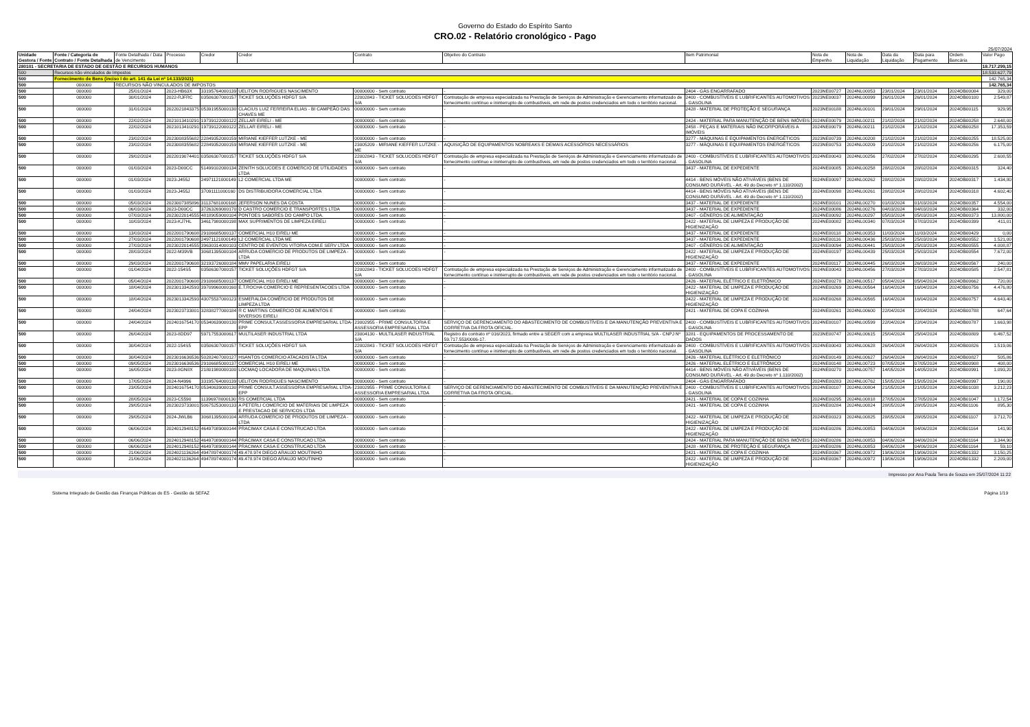Governo do Estado do Espírito Santo
CRO.02 - Relatório cronológico - Pago
25/07/2024
| Unidade Gestora / Fonte | Fonte / Categoria de Contrato / Fonte Detalhada | Fonte Detalhada / Data de Vencimento | Processo | Credor | Credor | Contrato | Objetivo do Contrato | Item Patrimonial | Nota de Empenho | Nota de Liquidação | Data da Liquidação | Data para Pagamento | Ordem Bancária | Valor Pago |
| --- | --- | --- | --- | --- | --- | --- | --- | --- | --- | --- | --- | --- | --- | --- |
| 280101 - SECRETARIA DE ESTADO DE GESTÃO E RECURSOS HUMANOS | | | | | | | | | | | | | | 18.717.299,15 |
| 500 | Recursos não vinculados de Impostos | | | | | | | | | | | | | 18.533.627,79 |
| 500 | Fornecimento de Bens (inciso I do art. 141 da Lei nº 14.133/2021) | | | | | | | | | | | | | 142.765,34 |
| 500 | 000000 | RECURSOS NÃO VINCULADOS DE IMPOSTOS | | | | | | | | | | | | 142.765,34 |
| 500 | 000000 | 25/01/2024 | 2023-HB63X | 33195764000139 | UELITON RODRIGUES NASCIMENTO | 00000000 - Sem contrato | - | 2404 - GÁS ENGARRAFADO | 2023NE00727 | 2024NL00053 | 23/01/2024 | 23/01/2024 | 2024OB00084 | 329,00 |
| 500 | 000000 | 30/01/2024 | 2022-RJFRC | 03506307000157 | TICKET SOLUÇÕES HDFGT S/A | 22002843 - TICKET SOLUCOES HDFGT S/A | Contratação de empresa especializada na Prestação de Serviços de Administração e Gerenciamento informatizado de fornecimento contínuo e ininterrupto de combustíveis, em rede de postos credenciados em todo o território nacional. | 2400 - COMBUSTÍVEIS E LUBRIFICANTES AUTOMOTIVOS - GASOLINA | 2023NE00037 | 2024NL00099 | 26/01/2024 | 26/01/2024 | 2024OB00100 | 2.549,87 |
| 500 | 000000 | 31/01/2024 | 2022021843375 | 05391955000130 | CLACIUS LUIZ FERREIRA ELIAS - BI CAMPEÃO DAS CHAVES ME | 00000000 - Sem contrato | - | 2428 - MATERIAL DE PROTEÇÃO E SEGURANÇA | 2023NE00188 | 2024NL00101 | 29/01/2024 | 29/01/2024 | 2024OB00115 | 929,95 |
| 500 | 000000 | 22/02/2024 | 2021013410291 | 19739122000122 | ZELLAR EIRELI - ME | 00000000 - Sem contrato | - | 2424 - MATERIAL PARA MANUTENÇÃO DE BENS IMÓVEIS | 2024NE00079 | 2024NL00211 | 21/02/2024 | 21/02/2024 | 2024OB00258 | 2.648,00 |
| 500 | 000000 | 22/02/2024 | 2021013410291 | 19739122000122 | ZELLAR EIRELI - ME | 00000000 - Sem contrato | - | 2458 - PEÇAS E MATERIAIS NÃO INCORPORÁVEIS A IMÓVEIS | 2024NE00079 | 2024NL00211 | 21/02/2024 | 21/02/2024 | 2024OB00258 | 17.353,59 |
| 500 | 000000 | 23/02/2024 | 2023008355682 | 22849352000159 | MIRIANE KIEFFER LUTZKE - ME | 00000000 - Sem contrato | - | 3277 - MÁQUINAS E EQUIPAMENTOS ENERGÉTICOS | 2023NE00739 | 2024NL00208 | 21/02/2024 | 21/02/2024 | 2024OB00255 | 18.525,00 |
| 500 | 000000 | 23/02/2024 | 2023008355682 | 22849352000159 | MIRIANE KIEFFER LUTZKE - ME | 23005209 - MIRIANE KIEFFER LUTZKE - ME | AQUISIÇÃO DE EQUIPAMENTOS NOBREAKS E DEMAIS ACESSÓRIOS NECESSÁRIOS | 3277 - MÁQUINAS E EQUIPAMENTOS ENERGÉTICOS | 2023NE00753 | 2024NL00209 | 21/02/2024 | 21/02/2024 | 2024OB00256 | 6.175,00 |
| 500 | 000000 | 29/02/2024 | 2022019074401 | 03506307000157 | TICKET SOLUÇÕES HDFGT S/A | 22002843 - TICKET SOLUCOES HDFGT S/A | Contratação de empresa especializada na Prestação de Serviços de Administração e Gerenciamento informatizado de fornecimento contínuo e ininterrupto de combustíveis, em rede de postos credenciados em todo o território nacional. | 2400 - COMBUSTÍVEIS E LUBRIFICANTES AUTOMOTIVOS - GASOLINA | 2024NE00043 | 2024NL00256 | 27/02/2024 | 27/02/2024 | 2024OB00295 | 2.608,55 |
| 500 | 000000 | 01/03/2024 | 2023-D00CC | 51499102000134 | ZENITH SOLUCOES E COMERCIO DE UTILIDADES LTDA | 00000000 - Sem contrato | - | 3437 - MATERIAL DE EXPEDIENTE | 2024NE00085 | 2024NL00258 | 28/02/2024 | 28/02/2024 | 2024OB00315 | 324,40 |
| 500 | 000000 | 01/03/2024 | 2023-J455J | 24971121000149 | L2 COMERCIAL LTDA ME | 00000000 - Sem contrato | - | 4414 - BENS MÓVEIS NÃO ATIVÁVEIS (BENS DE CONSUMO DURÁVEL - Art. 49 do Decreto nº 1.110/2002) | 2024NE00097 | 2024NL00262 | 28/02/2024 | 28/02/2024 | 2024OB00317 | 1.434,80 |
| 500 | 000000 | 01/03/2024 | 2023-J455J | 37091111000160 | DS DISTRIBUIDORA COMERCIAL LTDA | 00000000 - Sem contrato | - | 4414 - BENS MÓVEIS NÃO ATIVÁVEIS (BENS DE CONSUMO DURÁVEL - Art. 49 do Decreto nº 1.110/2002) | 2024NE00098 | 2024NL00261 | 28/02/2024 | 28/02/2024 | 2024OB00318 | 4.602,40 |
| 500 | 000000 | 05/03/2024 | 2023007385896 | 31137681000168 | JEFERSON NUNES DA COSTA | 00000000 - Sem contrato | - | 3437 - MATERIAL DE EXPEDIENTE | 2024NE00101 | 2024NL00270 | 01/03/2024 | 01/03/2024 | 2024OB00357 | 4.554,00 |
| 500 | 000000 | 06/03/2024 | 2023-D00CC | 37263269000170 | D CASTRO COMERCIO E TRANSPORTES LTDA | 00000000 - Sem contrato | - | 3437 - MATERIAL DE EXPEDIENTE | 2024NE00086 | 2024NL00276 | 04/03/2024 | 04/03/2024 | 2024OB00364 | 332,00 |
| 500 | 000000 | 07/03/2024 | 2023022014555 | 48189059000104 | PONTOES SABORES DO CAMPO LTDA. | 00000000 - Sem contrato | - | 2407 - GÊNEROS DE ALIMENTAÇÃO | 2024NE00092 | 2024NL00297 | 05/03/2024 | 05/03/2024 | 2024OB00373 | 13.800,00 |
| 500 | 000000 | 10/03/2024 | 2023-KJ7HL | 34617980000198 | MAX SUPRIMENTOS DE LIMPEZA EIRELI | 00000000 - Sem contrato | - | 2422 - MATERIAL DE LIMPEZA E PRODUÇÃO DE HIGIENIZAÇÃO | 2024NE00082 | 2024NL00340 | 07/03/2024 | 07/03/2024 | 2024OB00399 | 411,01 |
| 500 | 000000 | 13/03/2024 | 2022001790608 | 29106685000137 | COMERCIAL H10 EIRELI ME | 00000000 - Sem contrato | - | 3437 - MATERIAL DE EXPEDIENTE | 2024NE00118 | 2024NL00353 | 11/03/2024 | 11/03/2024 | 2024OB00429 | 0,00 |
| 500 | 000000 | 27/03/2024 | 2022001790608 | 24971121000149 | L2 COMERCIAL LTDA ME | 00000000 - Sem contrato | - | 3437 - MATERIAL DE EXPEDIENTE | 2024NE00116 | 2024NL00436 | 25/03/2024 | 25/03/2024 | 2024OB00552 | 1.521,00 |
| 500 | 000000 | 27/03/2024 | 2023022014555 | 39630314000103 | CENTRO DE EVENTOS VITORIA COM.E SERV LTDA | 00000000 - Sem contrato | - | 2407 - GÊNEROS DE ALIMENTAÇÃO | 2024NE00094 | 2024NL00441 | 25/03/2024 | 25/03/2024 | 2024OB00555 | 4.008,87 |
| 500 | 000000 | 28/03/2024 | 2022-M39VB | 30681395000104 | ARRUDA COMERCIO DE PRODUTOS DE LIMPEZA - LTDA | 00000000 - Sem contrato | - | 2422 - MATERIAL DE LIMPEZA E PRODUÇÃO DE HIGIENIZAÇÃO | 2024NE00197 | 2024NL00439 | 25/03/2024 | 25/03/2024 | 2024OB00554 | 7.672,00 |
| 500 | 000000 | 29/03/2024 | 2022001790608 | 32193726000184 | MMV PAPELARIA EIRELI | 00000000 - Sem contrato | - | 3437 - MATERIAL DE EXPEDIENTE | 2024NE00117 | 2024NL00445 | 26/03/2024 | 26/03/2024 | 2024OB00567 | 240,00 |
| 500 | 000000 | 01/04/2024 | 2022-154S5 | 03506307000157 | TICKET SOLUÇÕES HDFGT S/A | 22002843 - TICKET SOLUCOES HDFGT S/A | Contratação de empresa especializada na Prestação de Serviços de Administração e Gerenciamento informatizado de fornecimento contínuo e ininterrupto de combustíveis, em rede de postos credenciados em todo o território nacional. | 2400 - COMBUSTÍVEIS E LUBRIFICANTES AUTOMOTIVOS - GASOLINA | 2024NE00043 | 2024NL00456 | 27/03/2024 | 27/03/2024 | 2024OB00585 | 2.547,81 |
| 500 | 000000 | 05/04/2024 | 2022001790608 | 29106685000137 | COMERCIAL H10 EIRELI ME | 00000000 - Sem contrato | - | 2426 - MATERIAL ELÉTRICO E ELETRÔNICO | 2024NE00278 | 2024NL00517 | 05/04/2024 | 05/04/2024 | 2024OB00662 | 720,00 |
| 500 | 000000 | 18/04/2024 | 2023013342593 | 39709960000160 | E.T.ROCHA COMERCIO E REPRESENTACOES LTDA | 00000000 - Sem contrato | - | 2422 - MATERIAL DE LIMPEZA E PRODUÇÃO DE HIGIENIZAÇÃO | 2024NE00269 | 2024NL00564 | 16/04/2024 | 16/04/2024 | 2024OB00756 | 4.476,80 |
| 500 | 000000 | 18/04/2024 | 2023013342593 | 43075537000123 | ESMERALDA COMÉRCIO DE PRODUTOS DE LIMPEZA LTDA | 00000000 - Sem contrato | - | 2422 - MATERIAL DE LIMPEZA E PRODUÇÃO DE HIGIENIZAÇÃO | 2024NE00268 | 2024NL00565 | 16/04/2024 | 16/04/2024 | 2024OB00757 | 4.643,40 |
| 500 | 000000 | 24/04/2024 | 2023023733001 | 32838277000184 | R C MARTINS COMERCIO DE ALIMENTOS E DIVERSOS EIRELI | 00000000 - Sem contrato | - | 2421 - MATERIAL DE COPA E COZINHA | 2024NE00261 | 2024NL00600 | 22/04/2024 | 22/04/2024 | 2024OB00788 | 647,64 |
| 500 | 000000 | 24/04/2024 | 2024016754170 | 05340639000130 | PRIME CONSULT.ASSESSORIA EMPRESARIAL LTDA-EPP | 23002955 - PRIME CONSULTORIA E ASSESSORIA EMPRESARIAL LTDA | SERVIÇO DE GERENCIAMENTO DO ABASTECIMENTO DE COMBUSTÍVEIS E DA MANUTENÇÃO PREVENTIVA E CORRETIVA DA FROTA OFICIAL. | 2400 - COMBUSTÍVEIS E LUBRIFICANTES AUTOMOTIVOS - GASOLINA | 2024NE00107 | 2024NL00599 | 22/04/2024 | 22/04/2024 | 2024OB00787 | 1.663,98 |
| 500 | 000000 | 26/04/2024 | 2023-8DD97 | 59717553000617 | MULTILASER INDUSTRIAL LTDA | 23004130 - MULTILASER INDUSTRIAL S/A | Registro do contrato nº 016/2023, firmado entre a SEGER com a empresa MULTILASER INDUSTRIAL S/A - CNPJ Nº 59.717.553/0006-17. | 3281 - EQUIPAMENTOS DE PROCESSAMENTO DE DADOS | 2023NE00747 | 2024NL00615 | 25/04/2024 | 25/04/2024 | 2024OB00809 | 6.467,52 |
| 500 | 000000 | 30/04/2024 | 2022-154S5 | 03506307000157 | TICKET SOLUÇÕES HDFGT S/A | 22002843 - TICKET SOLUCOES HDFGT S/A | Contratação de empresa especializada na Prestação de Serviços de Administração e Gerenciamento informatizado de fornecimento contínuo e ininterrupto de combustíveis, em rede de postos credenciados em todo o território nacional. | 2400 - COMBUSTÍVEIS E LUBRIFICANTES AUTOMOTIVOS - GASOLINA | 2024NE00043 | 2024NL00628 | 26/04/2024 | 26/04/2024 | 2024OB00826 | 1.519,06 |
| 500 | 000000 | 30/04/2024 | 2023016636536 | 50282407000127 | HSANTOS COMERCIO ATACADISTA LTDA | 00000000 - Sem contrato | - | 2426 - MATERIAL ELÉTRICO E ELETRÔNICO | 2024NE00149 | 2024NL00627 | 26/04/2024 | 26/04/2024 | 2024OB00827 | 505,86 |
| 500 | 000000 | 09/05/2024 | 2023016636536 | 29106685000137 | COMERCIAL H10 EIRELI ME | 00000000 - Sem contrato | - | 2426 - MATERIAL ELÉTRICO E ELETRÔNICO | 2024NE00148 | 2024NL00723 | 07/05/2024 | 07/05/2024 | 2024OB00908 | 408,00 |
| 500 | 000000 | 16/05/2024 | 2023-8GN8X | 21801980000100 | LOCMAQ LOCADORA DE MAQUINAS LTDA | 00000000 - Sem contrato | - | 4414 - BENS MÓVEIS NÃO ATIVÁVEIS (BENS DE CONSUMO DURÁVEL - Art. 49 do Decreto nº 1.110/2002) | 2024NE00270 | 2024NL00757 | 14/05/2024 | 14/05/2024 | 2024OB00991 | 1.093,20 |
| 500 | 000000 | 17/05/2024 | 2024-N4996 | 33195764000139 | UELITON RODRIGUES NASCIMENTO | 00000000 - Sem contrato | - | 2404 - GÁS ENGARRAFADO | 2024NE00283 | 2024NL00762 | 15/05/2024 | 15/05/2024 | 2024OB00997 | 190,00 |
| 500 | 000000 | 23/05/2024 | 2024016754170 | 05340639000130 | PRIME CONSULT.ASSESSORIA EMPRESARIAL LTDA-EPP | 23002955 - PRIME CONSULTORIA E ASSESSORIA EMPRESARIAL LTDA | SERVIÇO DE GERENCIAMENTO DO ABASTECIMENTO DE COMBUSTÍVEIS E DA MANUTENÇÃO PREVENTIVA E CORRETIVA DA FROTA OFICIAL. | 2400 - COMBUSTÍVEIS E LUBRIFICANTES AUTOMOTIVOS - GASOLINA | 2024NE00107 | 2024NL00804 | 21/05/2024 | 21/05/2024 | 2024OB01038 | 3.212,23 |
| 500 | 000000 | 28/05/2024 | 2023-C5590 | 11396978000130 | RS COMERCIAL LTDA | 00000000 - Sem contrato | - | 2421 - MATERIAL DE COPA E COZINHA | 2024NE00295 | 2024NL00818 | 27/05/2024 | 27/05/2024 | 2024OB01047 | 1.172,54 |
| 500 | 000000 | 29/05/2024 | 2023023733001 | 50675253000133 | A PETERLI COMERCIO DE MATERIAIS DE LIMPEZA E PRESTACAO DE SERVICOS LTDA | 00000000 - Sem contrato | - | 2421 - MATERIAL DE COPA E COZINHA | 2024NE00284 | 2024NL00824 | 28/05/2024 | 28/05/2024 | 2024OB01106 | 895,30 |
| 500 | 000000 | 29/05/2024 | 2024-JWLB6 | 30681395000104 | ARRUDA COMERCIO DE PRODUTOS DE LIMPEZA - LTDA | 00000000 - Sem contrato | - | 2422 - MATERIAL DE LIMPEZA E PRODUÇÃO DE HIGIENIZAÇÃO | 2024NE00323 | 2024NL00825 | 28/05/2024 | 28/05/2024 | 2024OB01107 | 3.712,70 |
| 500 | 000000 | 06/06/2024 | 2024012948152 | 46497089000144 | PRACIMAX CASA E CONSTRUCAO LTDA | 00000000 - Sem contrato | - | 2422 - MATERIAL DE LIMPEZA E PRODUÇÃO DE HIGIENIZAÇÃO | 2024NE00286 | 2024NL00853 | 04/06/2024 | 04/06/2024 | 2024OB01164 | 141,90 |
| 500 | 000000 | 06/06/2024 | 2024012948152 | 46497089000144 | PRACIMAX CASA E CONSTRUCAO LTDA | 00000000 - Sem contrato | - | 2424 - MATERIAL PARA MANUTENÇÃO DE BENS IMÓVEIS | 2024NE00286 | 2024NL00853 | 04/06/2024 | 04/06/2024 | 2024OB01164 | 3.344,90 |
| 500 | 000000 | 06/06/2024 | 2024012948152 | 46497089000144 | PRACIMAX CASA E CONSTRUCAO LTDA | 00000000 - Sem contrato | - | 2428 - MATERIAL DE PROTEÇÃO E SEGURANÇA | 2024NE00286 | 2024NL00853 | 04/06/2024 | 04/06/2024 | 2024OB01164 | 59,10 |
| 500 | 000000 | 21/06/2024 | 2024021136264 | 49478974000174 | 49.478.974 DIEGO ARAUJO MOUTINHO | 00000000 - Sem contrato | - | 2421 - MATERIAL DE COPA E COZINHA | 2024NE00367 | 2024NL00972 | 19/06/2024 | 19/06/2024 | 2024OB01332 | 3.150,25 |
| 500 | 000000 | 21/06/2024 | 2024021136264 | 49478974000174 | 49.478.974 DIEGO ARAUJO MOUTINHO | 00000000 - Sem contrato | - | 2422 - MATERIAL DE LIMPEZA E PRODUÇÃO DE HIGIENIZAÇÃO | 2024NE00367 | 2024NL00972 | 19/06/2024 | 19/06/2024 | 2024OB01332 | 2.209,00 |
Impresso por Ana Paula Terra de Souza em 25/07/2024 11:22
Sistema Integrado de Gestão das Finanças Públicas do ES - Gestão da SEFAZ Página 1/19